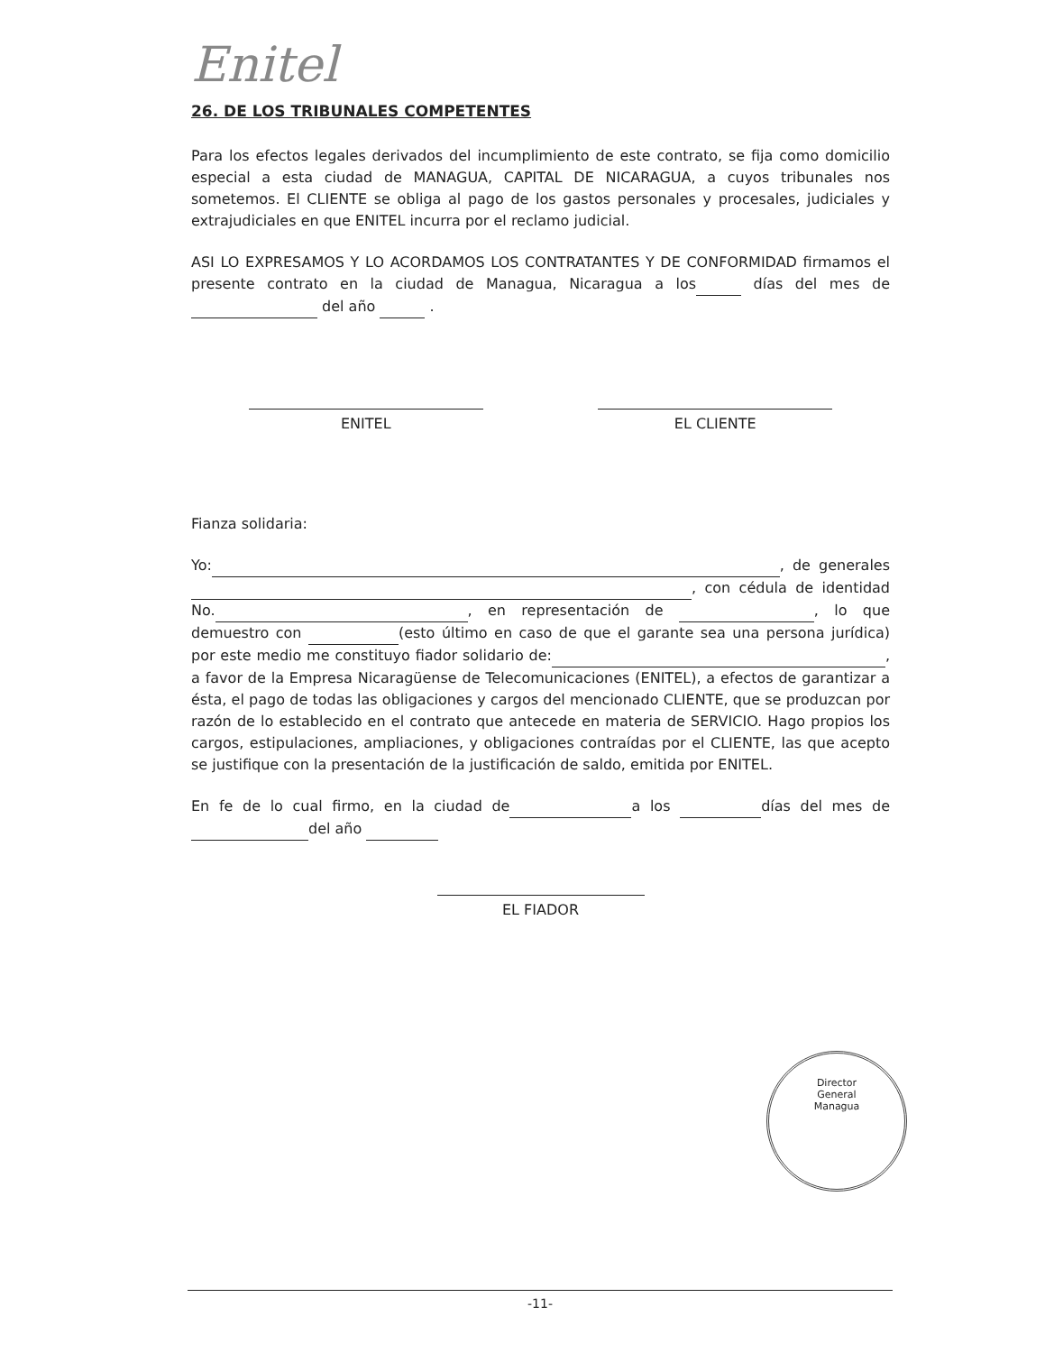Enitel
26. DE LOS TRIBUNALES COMPETENTES
Para los efectos legales derivados del incumplimiento de este contrato, se fija como domicilio especial a esta ciudad de MANAGUA, CAPITAL DE NICARAGUA, a cuyos tribunales nos sometemos. El CLIENTE se obliga al pago de los gastos personales y procesales, judiciales y extrajudiciales en que ENITEL incurra por el reclamo judicial.
ASI LO EXPRESAMOS Y LO ACORDAMOS LOS CONTRATANTES Y DE CONFORMIDAD firmamos el presente contrato en la ciudad de Managua, Nicaragua a los días del mes de del año .
ENITEL EL CLIENTE
Fianza solidaria:
Yo: , de generales , con cédula de identidad No. , en representación de , lo que demuestro con (esto último en caso de que el garante sea una persona jurídica) por este medio me constituyo fiador solidario de: , a favor de la Empresa Nicaragüense de Telecomunicaciones (ENITEL), a efectos de garantizar a ésta, el pago de todas las obligaciones y cargos del mencionado CLIENTE, que se produzcan por razón de lo establecido en el contrato que antecede en materia de SERVICIO. Hago propios los cargos, estipulaciones, ampliaciones, y obligaciones contraídas por el CLIENTE, las que acepto se justifique con la presentación de la justificación de saldo, emitida por ENITEL.
En fe de lo cual firmo, en la ciudad de a los días del mes de del año
EL FIADOR
Director
General
Managua
-11-